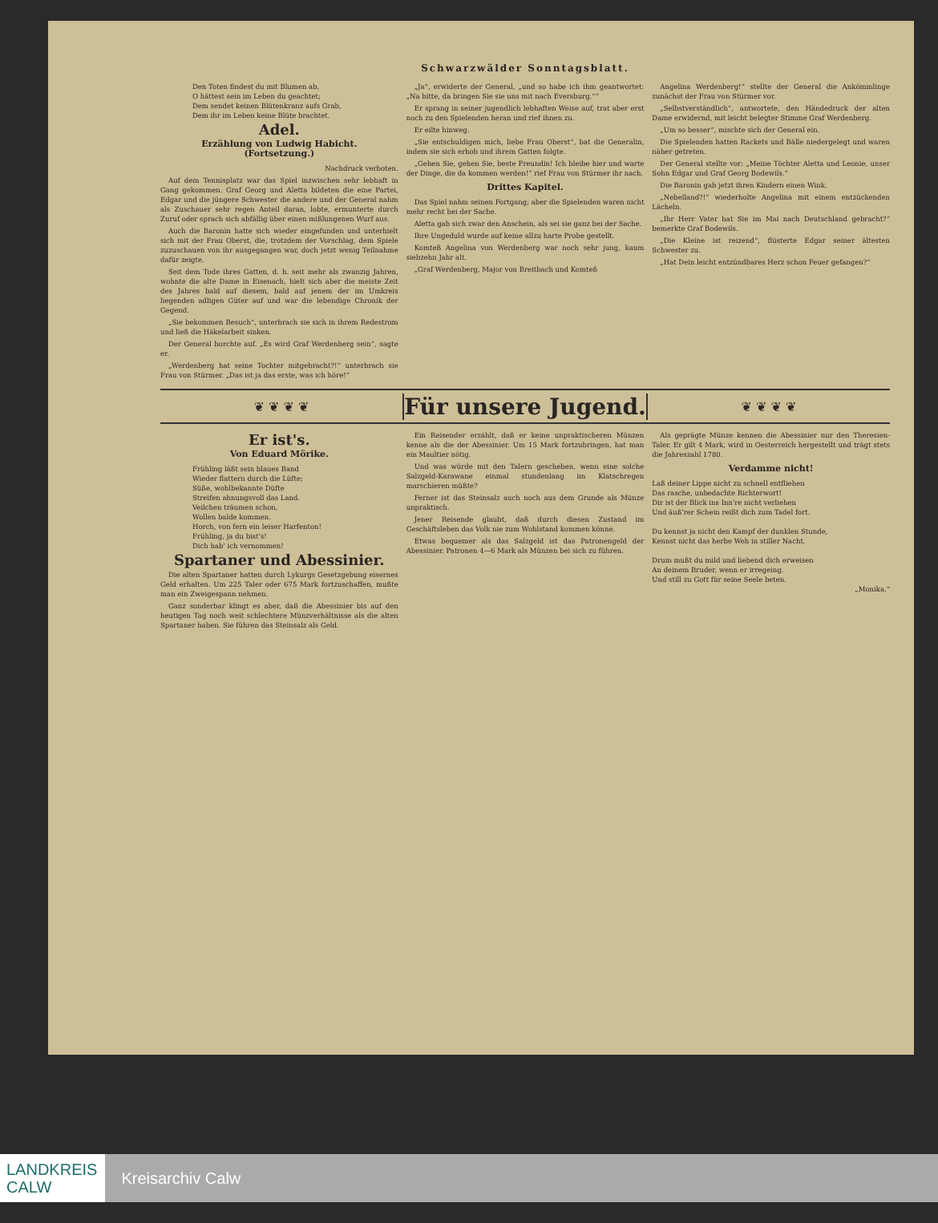Schwarzwälder Sonntagsblatt.
Den Toten findest du mit Blumen ab,
O hättest sein im Leben du geachtet;
Dem sendet keinen Blütenkranz aufs Grab,
Dem ihr im Leben keine Blüte brachtet.
Adel.
Erzählung von Ludwig Habicht.
(Fortsetzung.)
Nachdruck verboten.
Auf dem Tennisplatz war das Spiel inzwischen sehr lebhaft in Gang gekommen. Graf Georg und Aletta bildeten die eine Partei, Edgar und die jüngere Schwester die andere und der General nahm als Zuschauer sehr regen Anteil daran, lobte, ermunterte durch Zuruf oder sprach sich abfällig über einen mißlungenen Wurf aus.
Auch die Baronin hatte sich wieder eingefunden und unterhielt sich mit der Frau Oberst, die, trotzdem der Vorschlag, dem Spiele zuzuschauen von ihr ausgegangen war, doch jetzt wenig Teilnahme dafür zeigte.
Seit dem Tode ihres Gatten, d. h. seit mehr als zwanzig Jahren, wohnte die alte Dame in Eisenach, hielt sich aber die meiste Zeit des Jahres bald auf diesem, bald auf jenem der im Umkreis liegenden adligen Güter auf und war die lebendige Chronik der Gegend.
„Sie bekommen Besuch“, unterbrach sie sich in ihrem Redestrom und ließ die Häkelarbeit sinken.
Der General horchte auf. „Es wird Graf Werdenberg sein“, sagte er.
„Werdenberg hat seine Tochter mitgebracht?!“ unterbrach sie Frau von Stürmer. „Das ist ja das erste, was ich höre!“
„Ja“, erwiderte der General, „und so habe ich ihm geantwortet: „Na bitte, da bringen Sie sie uns mit nach Eversburg.““
Er sprang in seiner jugendlich lebhaften Weise auf, trat aber erst noch zu den Spielenden heran und rief ihnen zu.
Er eilte hinweg.
„Sie entschuldigen mich, liebe Frau Oberst“, bat die Generalin, indem sie sich erhob und ihrem Gatten folgte.
„Gehen Sie, gehen Sie, beste Freundin! Ich bleibe hier und warte der Dinge, die da kommen werden!“ rief Frau von Stürmer ihr nach.
Drittes Kapitel.
Das Spiel nahm seinen Fortgang; aber die Spielenden waren nicht mehr recht bei der Sache.
Aletta gab sich zwar den Anschein, als sei sie ganz bei der Sache.
Ihre Ungeduld wurde auf keine allzu harte Probe gestellt.
Komteß Angelina von Werdenberg war noch sehr jung, kaum siebzehn Jahr alt.
„Graf Werdenberg, Major von Breitbach und Komteß
Angelina Werdenberg!“ stellte der General die Ankömmlinge zunächst der Frau von Stürmer vor.
„Selbstverständlich“, antwortete, den Händedruck der alten Dame erwidernd, mit leicht belegter Stimme Graf Werdenberg.
„Um so besser“, mischte sich der General ein.
Die Spielenden hatten Rackets und Bälle niedergelegt und waren näher getreten.
Der General stellte vor: „Meine Töchter Aletta und Leonie, unser Sohn Edgar und Graf Georg Bodewils.“
Die Baronin gab jetzt ihren Kindern einen Wink.
„Nebelland?!“ wiederholte Angelina mit einem entzückenden Lächeln.
„Ihr Herr Vater hat Sie im Mai nach Deutschland gebracht?“ bemerkte Graf Bodewils.
„Die Kleine ist reizend“, flüsterte Edgar seiner ältesten Schwester zu.
„Hat Dein leicht entzündbares Herz schon Feuer gefangen?“
❦ ❦ ❦ ❦
Für unsere Jugend.
❦ ❦ ❦ ❦
Er ist's.
Von Eduard Mörike.
Frühling läßt sein blaues Band
Wieder flattern durch die Lüfte;
Süße, wohlbekannte Düfte
Streifen ahnungsvoll das Land.
Veilchen träumen schon,
Wollen balde kommen.
Horch, von fern ein leiser Harfenton!
Frühling, ja du bist's!
Dich hab' ich vernommen!
Spartaner und Abessinier.
Die alten Spartaner hatten durch Lykurgs Gesetzgebung eisernes Geld erhalten. Um 225 Taler oder 675 Mark fortzuschaffen, mußte man ein Zweigespann nehmen.
Ganz sonderbar klingt es aber, daß die Abessinier bis auf den heutigen Tag noch weit schlechtere Münzverhältnisse als die alten Spartaner haben. Sie führen das Steinsalz als Geld.
Ein Reisender erzählt, daß er keine unpraktischeren Münzen kenne als die der Abessinier. Um 15 Mark fortzubringen, hat man ein Maultier nötig.
Und was würde mit den Talern geschehen, wenn eine solche Salzgeld-Karawane einmal stundenlang im Klatschregen marschieren müßte?
Ferner ist das Steinsalz auch noch aus dem Grunde als Münze unpraktisch.
Jener Reisende glaubt, daß durch diesen Zustand im Geschäftsleben das Volk nie zum Wohlstand kommen könne.
Etwas bequemer als das Salzgeld ist das Patronengeld der Abessinier. Patronen 4—6 Mark als Münzen bei sich zu führen.
Als geprägte Münze kennen die Abessinier nur den Theresien-Taler. Er gilt 4 Mark, wird in Oesterreich hergestellt und trägt stets die Jahreszahl 1780.
Verdamme nicht!
Laß deiner Lippe nicht zu schnell entfliehen
Das rasche, unbedachte Richterwort!
Dir ist der Blick ins Inn're nicht verliehen
Und äuß'rer Schein reißt dich zum Tadel fort.
Du kennst ja nicht den Kampf der dunklen Stunde,
Kennst nicht das herbe Weh in stiller Nacht.
Drum mußt du mild und liebend dich erweisen
An deinem Bruder, wenn er irregeing.
Und still zu Gott für seine Seele beten.
„Monika.“
LANDKREIS
CALW
Kreisarchiv Calw